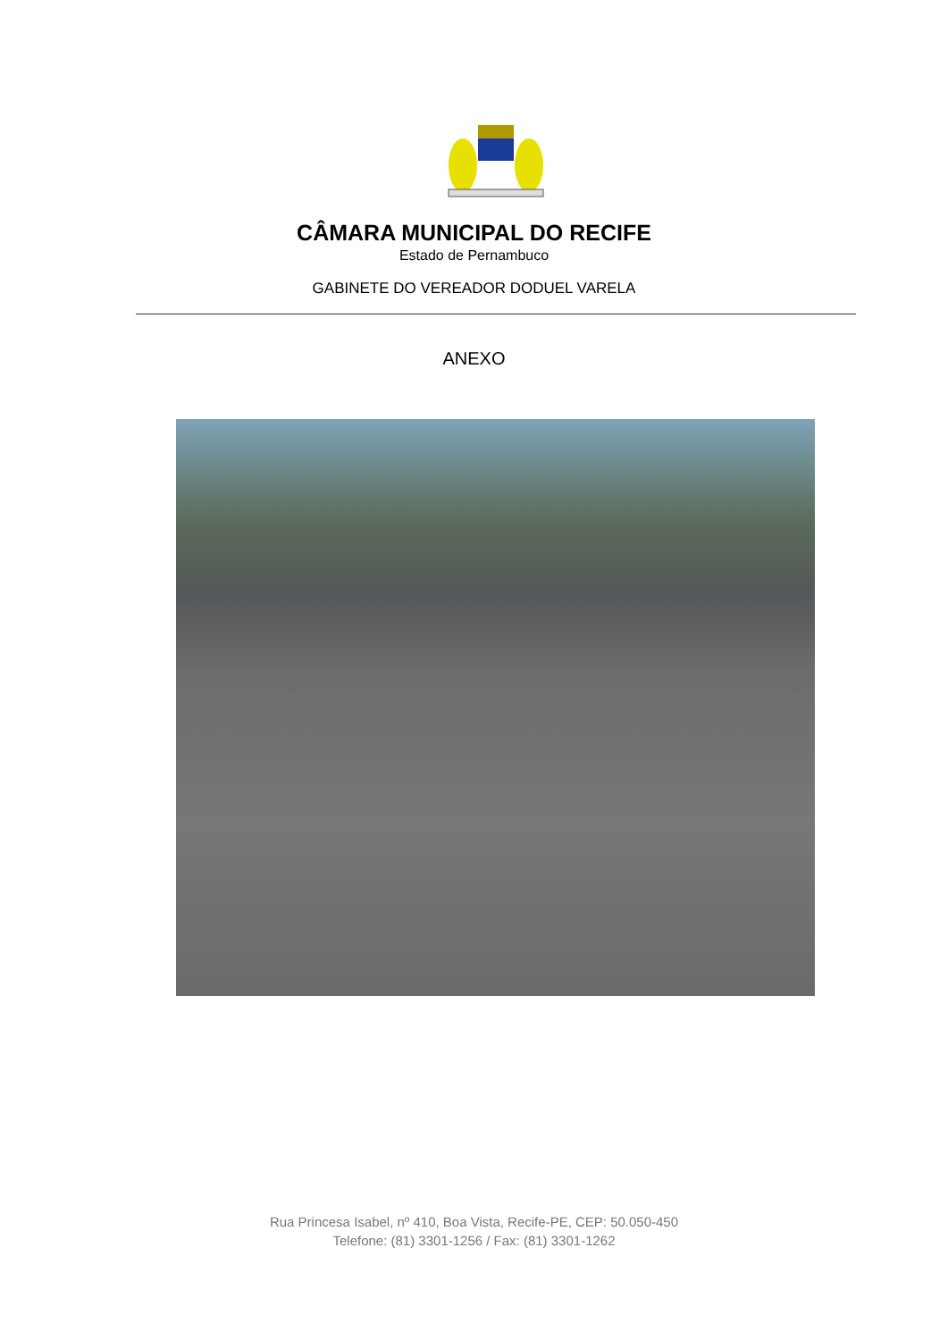CÂMARA MUNICIPAL DO RECIFE
Estado de Pernambuco
GABINETE DO VEREADOR DODUEL VARELA
ANEXO
Rua Princesa Isabel, nº 410, Boa Vista, Recife-PE, CEP: 50.050-450
Telefone: (81) 3301-1256 / Fax: (81) 3301-1262